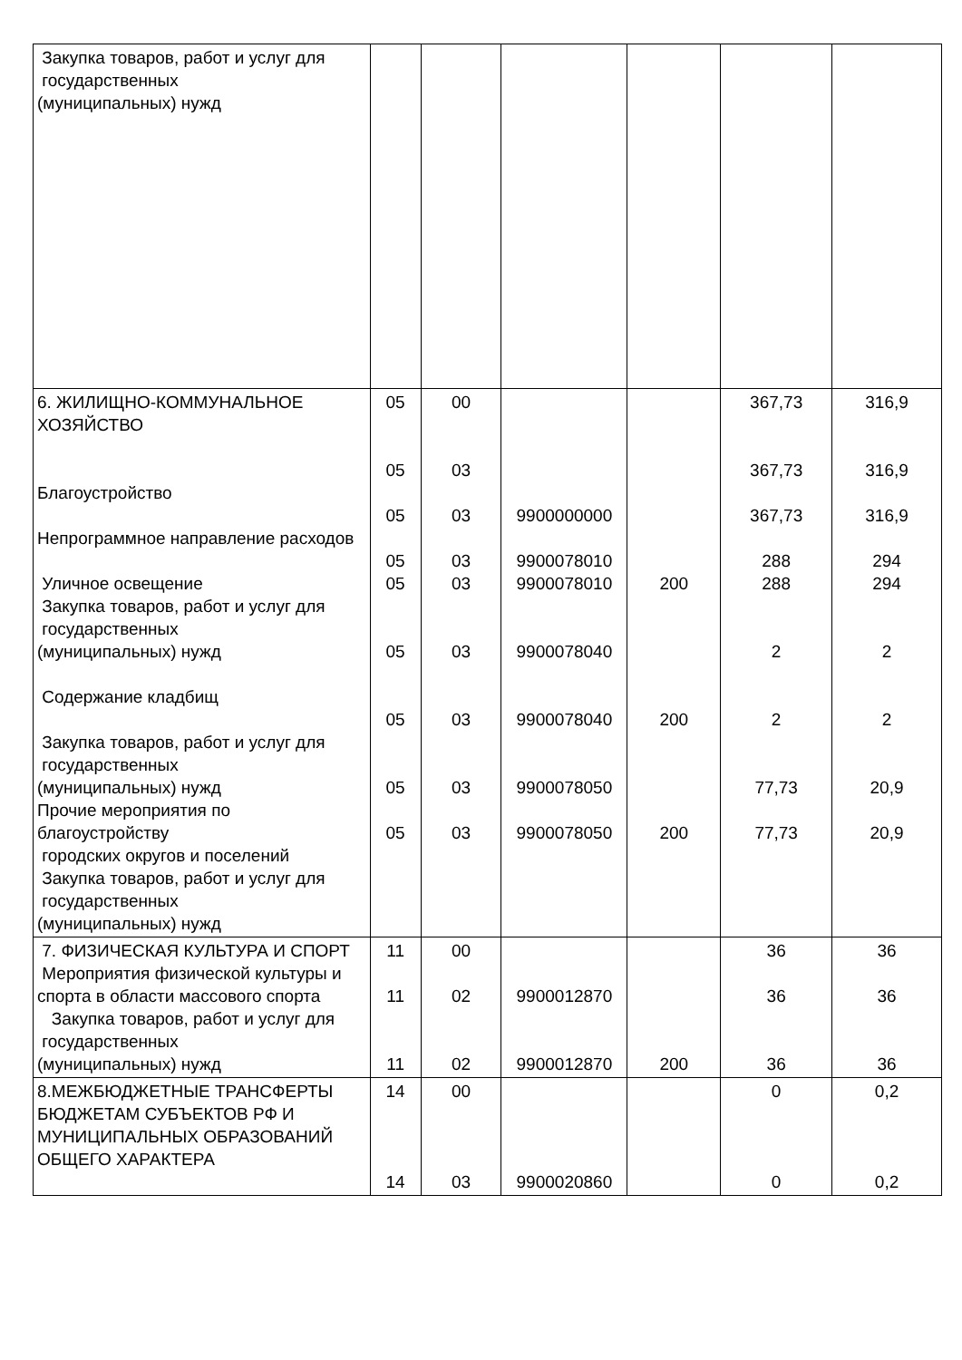| Закупка товаров, работ и услуг для государственных (муниципальных) нужд | | | | | | |
| 6. ЖИЛИЩНО-КОММУНАЛЬНОЕ ХОЗЯЙСТВО Благоустройство Непрограммное направление расходов Уличное освещение Закупка товаров, работ и услуг для государственных (муниципальных) нужд Содержание кладбищ Закупка товаров, работ и услуг для государственных (муниципальных) нужд Прочие мероприятия по благоустройству городских округов и поселений Закупка товаров, работ и услуг для государственных (муниципальных) нужд | 05 05 05 05 05 05 05 05 05 | 00 03 03 03 03 03 03 03 03 | 9900000000 9900078010 9900078010 9900078040 9900078040 9900078050 9900078050 | 200 200 200 | 367,73 367,73 367,73 288 288 2 2 77,73 77,73 | 316,9 316,9 316,9 294 294 2 2 20,9 20,9 |
| 7. ФИЗИЧЕСКАЯ КУЛЬТУРА И СПОРТ Мероприятия физической культуры и спорта в области массового спорта Закупка товаров, работ и услуг для государственных (муниципальных) нужд | 11 11 11 | 00 02 02 | 9900012870 9900012870 | 200 | 36 36 36 | 36 36 36 |
| 8.МЕЖБЮДЖЕТНЫЕ ТРАНСФЕРТЫ БЮДЖЕТАМ СУБЪЕКТОВ РФ И МУНИЦИПАЛЬНЫХ ОБРАЗОВАНИЙ ОБЩЕГО ХАРАКТЕРА | 14 14 | 00 03 | 9900020860 | | 0 0 | 0,2 0,2 |